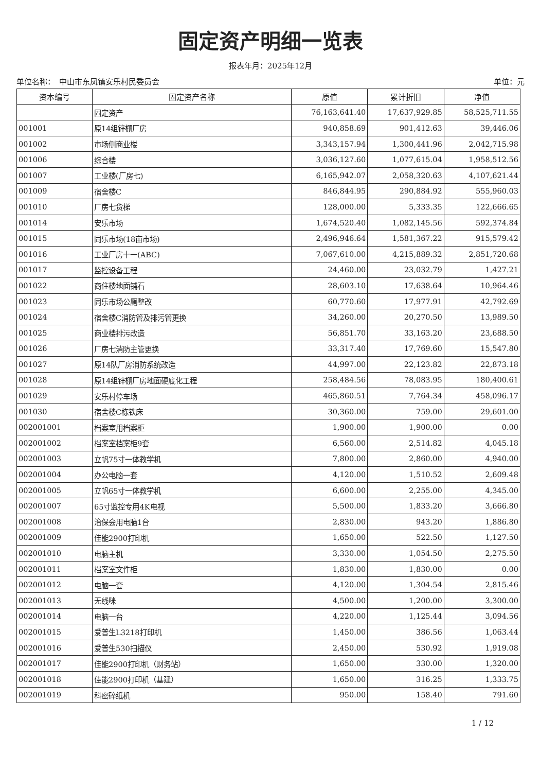固定资产明细一览表
报表年月：2025年12月
单位名称：　中山市东凤镇安乐村民委员会 单位：元
| 资本编号 | 固定资产名称 | 原值 | 累计折旧 | 净值 |
| --- | --- | --- | --- | --- |
| | 固定资产 | 76,163,641.40 | 17,637,929.85 | 58,525,711.55 |
| 001001 | 原14组锌棚厂房 | 940,858.69 | 901,412.63 | 39,446.06 |
| 001002 | 市场侧商业楼 | 3,343,157.94 | 1,300,441.96 | 2,042,715.98 |
| 001006 | 综合楼 | 3,036,127.60 | 1,077,615.04 | 1,958,512.56 |
| 001007 | 工业楼(厂房七) | 6,165,942.07 | 2,058,320.63 | 4,107,621.44 |
| 001009 | 宿舍楼C | 846,844.95 | 290,884.92 | 555,960.03 |
| 001010 | 厂房七货梯 | 128,000.00 | 5,333.35 | 122,666.65 |
| 001014 | 安乐市场 | 1,674,520.40 | 1,082,145.56 | 592,374.84 |
| 001015 | 同乐市场(18亩市场) | 2,496,946.64 | 1,581,367.22 | 915,579.42 |
| 001016 | 工业厂房十一(ABC) | 7,067,610.00 | 4,215,889.32 | 2,851,720.68 |
| 001017 | 监控设备工程 | 24,460.00 | 23,032.79 | 1,427.21 |
| 001022 | 商住楼地面铺石 | 28,603.10 | 17,638.64 | 10,964.46 |
| 001023 | 同乐市场公厕整改 | 60,770.60 | 17,977.91 | 42,792.69 |
| 001024 | 宿舍楼C消防管及排污管更换 | 34,260.00 | 20,270.50 | 13,989.50 |
| 001025 | 商业楼排污改造 | 56,851.70 | 33,163.20 | 23,688.50 |
| 001026 | 厂房七消防主管更换 | 33,317.40 | 17,769.60 | 15,547.80 |
| 001027 | 原14队厂房消防系统改造 | 44,997.00 | 22,123.82 | 22,873.18 |
| 001028 | 原14组锌棚厂房地面硬底化工程 | 258,484.56 | 78,083.95 | 180,400.61 |
| 001029 | 安乐村停车场 | 465,860.51 | 7,764.34 | 458,096.17 |
| 001030 | 宿舍楼C栋铁床 | 30,360.00 | 759.00 | 29,601.00 |
| 002001001 | 档案室用档案柜 | 1,900.00 | 1,900.00 | 0.00 |
| 002001002 | 档案室档案柜9套 | 6,560.00 | 2,514.82 | 4,045.18 |
| 002001003 | 立帆75寸一体教学机 | 7,800.00 | 2,860.00 | 4,940.00 |
| 002001004 | 办公电脑一套 | 4,120.00 | 1,510.52 | 2,609.48 |
| 002001005 | 立帆65寸一体教学机 | 6,600.00 | 2,255.00 | 4,345.00 |
| 002001007 | 65寸监控专用4K电视 | 5,500.00 | 1,833.20 | 3,666.80 |
| 002001008 | 治保会用电脑1台 | 2,830.00 | 943.20 | 1,886.80 |
| 002001009 | 佳能2900打印机 | 1,650.00 | 522.50 | 1,127.50 |
| 002001010 | 电脑主机 | 3,330.00 | 1,054.50 | 2,275.50 |
| 002001011 | 档案室文件柜 | 1,830.00 | 1,830.00 | 0.00 |
| 002001012 | 电脑一套 | 4,120.00 | 1,304.54 | 2,815.46 |
| 002001013 | 无线咪 | 4,500.00 | 1,200.00 | 3,300.00 |
| 002001014 | 电脑一台 | 4,220.00 | 1,125.44 | 3,094.56 |
| 002001015 | 爱普生L3218打印机 | 1,450.00 | 386.56 | 1,063.44 |
| 002001016 | 爱普生530扫描仪 | 2,450.00 | 530.92 | 1,919.08 |
| 002001017 | 佳能2900打印机（财务站） | 1,650.00 | 330.00 | 1,320.00 |
| 002001018 | 佳能2900打印机（基建） | 1,650.00 | 316.25 | 1,333.75 |
| 002001019 | 科密碎纸机 | 950.00 | 158.40 | 791.60 |
1 / 12